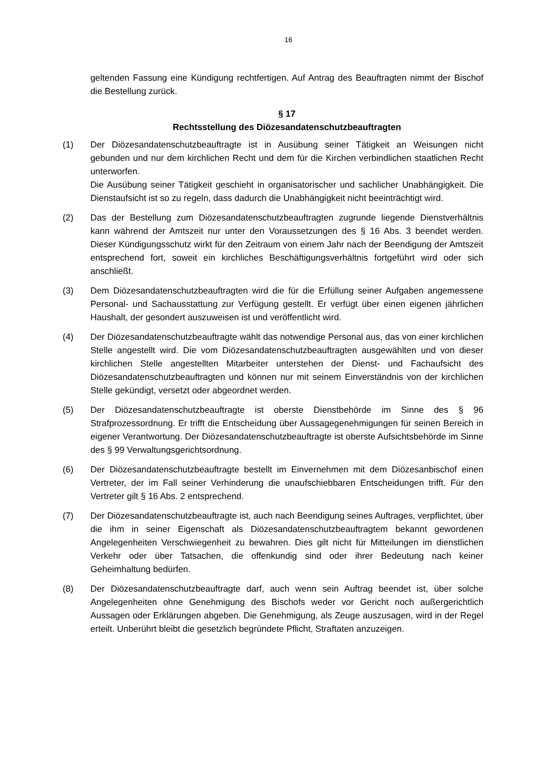16
geltenden Fassung eine Kündigung rechtfertigen. Auf Antrag des Beauftragten nimmt der Bischof die Bestellung zurück.
§ 17
Rechtsstellung des Diözesandatenschutzbeauftragten
(1) Der Diözesandatenschutzbeauftragte ist in Ausübung seiner Tätigkeit an Weisungen nicht gebunden und nur dem kirchlichen Recht und dem für die Kirchen verbindlichen staatlichen Recht unterworfen.
Die Ausübung seiner Tätigkeit geschieht in organisatorischer und sachlicher Unabhängigkeit. Die Dienstaufsicht ist so zu regeln, dass dadurch die Unabhängigkeit nicht beeinträchtigt wird.
(2) Das der Bestellung zum Diözesandatenschutzbeauftragten zugrunde liegende Dienstverhältnis kann während der Amtszeit nur unter den Voraussetzungen des § 16 Abs. 3 beendet werden. Dieser Kündigungsschutz wirkt für den Zeitraum von einem Jahr nach der Beendigung der Amtszeit entsprechend fort, soweit ein kirchliches Beschäftigungsverhältnis fortgeführt wird oder sich anschließt.
(3) Dem Diözesandatenschutzbeauftragten wird die für die Erfüllung seiner Aufgaben angemessene Personal- und Sachausstattung zur Verfügung gestellt. Er verfügt über einen eigenen jährlichen Haushalt, der gesondert auszuweisen ist und veröffentlicht wird.
(4) Der Diözesandatenschutzbeauftragte wählt das notwendige Personal aus, das von einer kirchlichen Stelle angestellt wird. Die vom Diözesandatenschutzbeauftragten ausgewählten und von dieser kirchlichen Stelle angestellten Mitarbeiter unterstehen der Dienst- und Fachaufsicht des Diözesandatenschutzbeauftragten und können nur mit seinem Einverständnis von der kirchlichen Stelle gekündigt, versetzt oder abgeordnet werden.
(5) Der Diözesandatenschutzbeauftragte ist oberste Dienstbehörde im Sinne des § 96 Strafprozessordnung. Er trifft die Entscheidung über Aussagegenehmigungen für seinen Bereich in eigener Verantwortung. Der Diözesandatenschutzbeauftragte ist oberste Aufsichtsbehörde im Sinne des § 99 Verwaltungsgerichtsordnung.
(6) Der Diözesandatenschutzbeauftragte bestellt im Einvernehmen mit dem Diözesanbischof einen Vertreter, der im Fall seiner Verhinderung die unaufschiebbaren Entscheidungen trifft. Für den Vertreter gilt § 16 Abs. 2 entsprechend.
(7) Der Diözesandatenschutzbeauftragte ist, auch nach Beendigung seines Auftrages, verpflichtet, über die ihm in seiner Eigenschaft als Diözesandatenschutzbeauftragtem bekannt gewordenen Angelegenheiten Verschwiegenheit zu bewahren. Dies gilt nicht für Mitteilungen im dienstlichen Verkehr oder über Tatsachen, die offenkundig sind oder ihrer Bedeutung nach keiner Geheimhaltung bedürfen.
(8) Der Diözesandatenschutzbeauftragte darf, auch wenn sein Auftrag beendet ist, über solche Angelegenheiten ohne Genehmigung des Bischofs weder vor Gericht noch außergerichtlich Aussagen oder Erklärungen abgeben. Die Genehmigung, als Zeuge auszusagen, wird in der Regel erteilt. Unberührt bleibt die gesetzlich begründete Pflicht, Straftaten anzuzeigen.